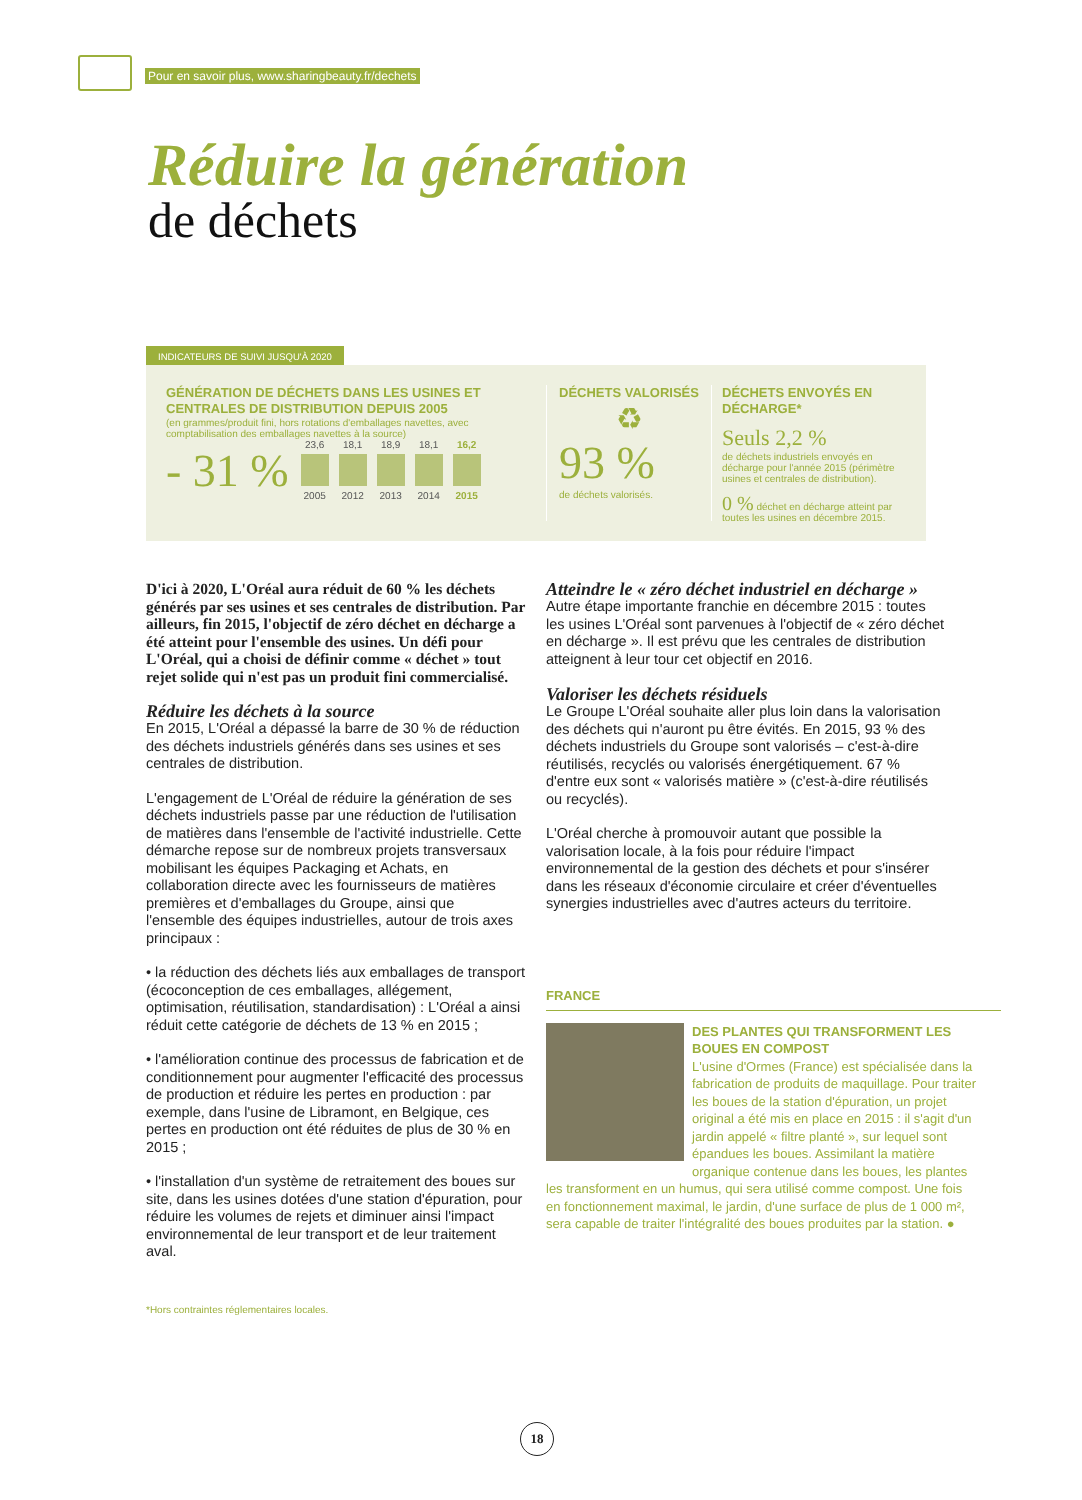Pour en savoir plus, www.sharingbeauty.fr/dechets
Réduire la génération
de déchets
INDICATEURS DE SUIVI JUSQU'À 2020
GÉNÉRATION DE DÉCHETS DANS LES USINES ET CENTRALES DE DISTRIBUTION DEPUIS 2005
(en grammes/produit fini, hors rotations d'emballages navettes, avec comptabilisation des emballages navettes à la source)
- 31 %
23,6
2005
18,1
2012
18,9
2013
18,1
2014
16,2
2015
DÉCHETS VALORISÉS
♻
93 %
de déchets valorisés.
DÉCHETS ENVOYÉS EN DÉCHARGE*
Seuls 2,2 %
de déchets industriels envoyés en décharge pour l'année 2015 (périmètre usines et centrales de distribution).
0 % déchet en décharge atteint par toutes les usines en décembre 2015.
D'ici à 2020, L'Oréal aura réduit de 60 % les déchets générés par ses usines et ses centrales de distribution. Par ailleurs, fin 2015, l'objectif de zéro déchet en décharge a été atteint pour l'ensemble des usines. Un défi pour L'Oréal, qui a choisi de définir comme « déchet » tout rejet solide qui n'est pas un produit fini commercialisé.
Réduire les déchets à la source
En 2015, L'Oréal a dépassé la barre de 30 % de réduction des déchets industriels générés dans ses usines et ses centrales de distribution.
L'engagement de L'Oréal de réduire la génération de ses déchets industriels passe par une réduction de l'utilisation de matières dans l'ensemble de l'activité industrielle. Cette démarche repose sur de nombreux projets transversaux mobilisant les équipes Packaging et Achats, en collaboration directe avec les fournisseurs de matières premières et d'emballages du Groupe, ainsi que l'ensemble des équipes industrielles, autour de trois axes principaux :
• la réduction des déchets liés aux emballages de transport (écoconception de ces emballages, allégement, optimisation, réutilisation, standardisation) : L'Oréal a ainsi réduit cette catégorie de déchets de 13 % en 2015 ;
• l'amélioration continue des processus de fabrication et de conditionnement pour augmenter l'efficacité des processus de production et réduire les pertes en production : par exemple, dans l'usine de Libramont, en Belgique, ces pertes en production ont été réduites de plus de 30 % en 2015 ;
• l'installation d'un système de retraitement des boues sur site, dans les usines dotées d'une station d'épuration, pour réduire les volumes de rejets et diminuer ainsi l'impact environnemental de leur transport et de leur traitement aval.
*Hors contraintes réglementaires locales.
Atteindre le « zéro déchet industriel en décharge »
Autre étape importante franchie en décembre 2015 : toutes les usines L'Oréal sont parvenues à l'objectif de « zéro déchet en décharge ». Il est prévu que les centrales de distribution atteignent à leur tour cet objectif en 2016.
Valoriser les déchets résiduels
Le Groupe L'Oréal souhaite aller plus loin dans la valorisation des déchets qui n'auront pu être évités. En 2015, 93 % des déchets industriels du Groupe sont valorisés – c'est-à-dire réutilisés, recyclés ou valorisés énergétiquement. 67 % d'entre eux sont « valorisés matière » (c'est-à-dire réutilisés ou recyclés).
L'Oréal cherche à promouvoir autant que possible la valorisation locale, à la fois pour réduire l'impact environnemental de la gestion des déchets et pour s'insérer dans les réseaux d'économie circulaire et créer d'éventuelles synergies industrielles avec d'autres acteurs du territoire.
FRANCE
DES PLANTES QUI TRANSFORMENT LES BOUES EN COMPOST
L'usine d'Ormes (France) est spécialisée dans la fabrication de produits de maquillage. Pour traiter les boues de la station d'épuration, un projet original a été mis en place en 2015 : il s'agit d'un jardin appelé « filtre planté », sur lequel sont épandues les boues. Assimilant la matière organique contenue dans les boues, les plantes les transforment en un humus, qui sera utilisé comme compost. Une fois en fonctionnement maximal, le jardin, d'une surface de plus de 1 000 m², sera capable de traiter l'intégralité des boues produites par la station. ●
18